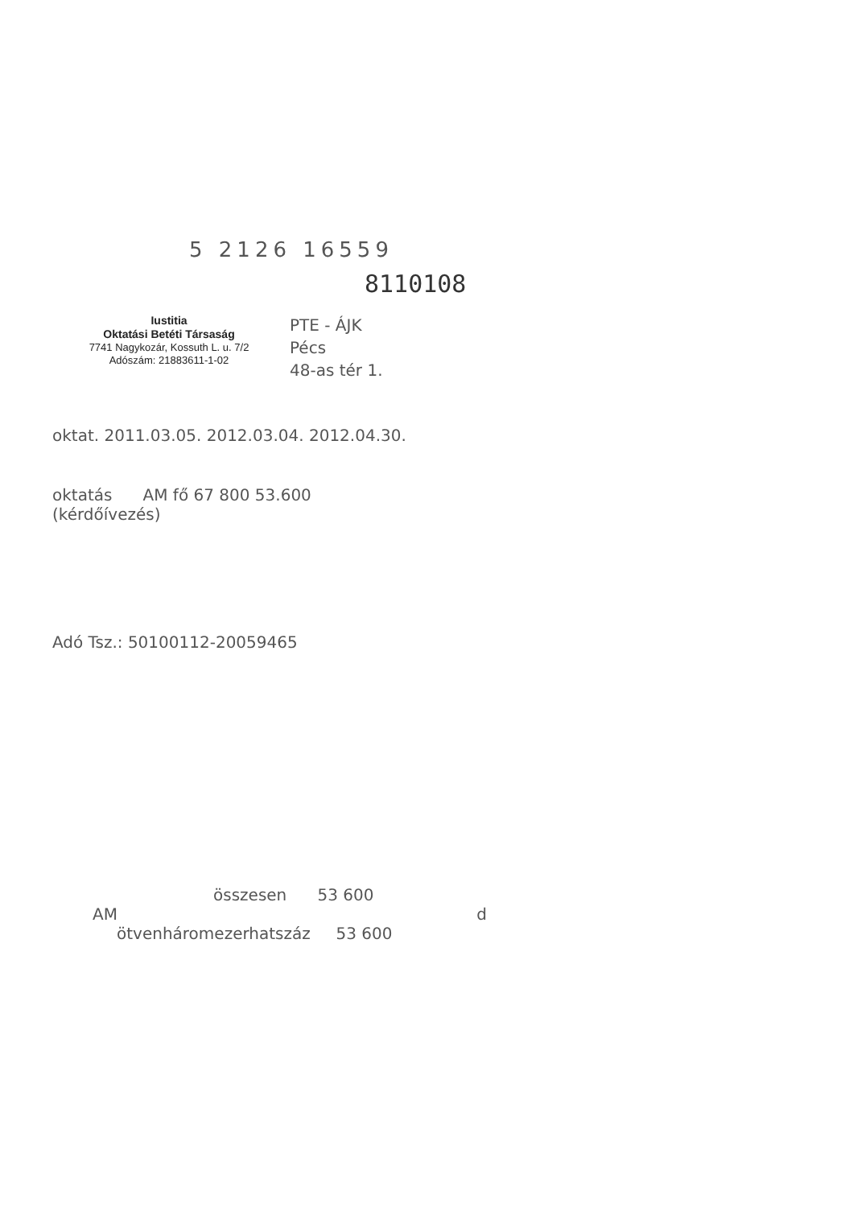5 2126 16559
8110108
Iustitia
Oktatási Betéti Társaság
7741 Nagykozár, Kossuth L. u. 7/2
Adószám: 21883611-1-02
PTE - ÁJK
Pécs
48-as tér 1.
oktat. 2011.03.05. 2012.03.04. 2012.04.30.
oktatás AM fő 67 800 53.600
(kérdőívezés)
Adó Tsz.: 50100112-20059465
összesen 53 600
AM d
ötvenhárom­ezer­hatszáz 53 600